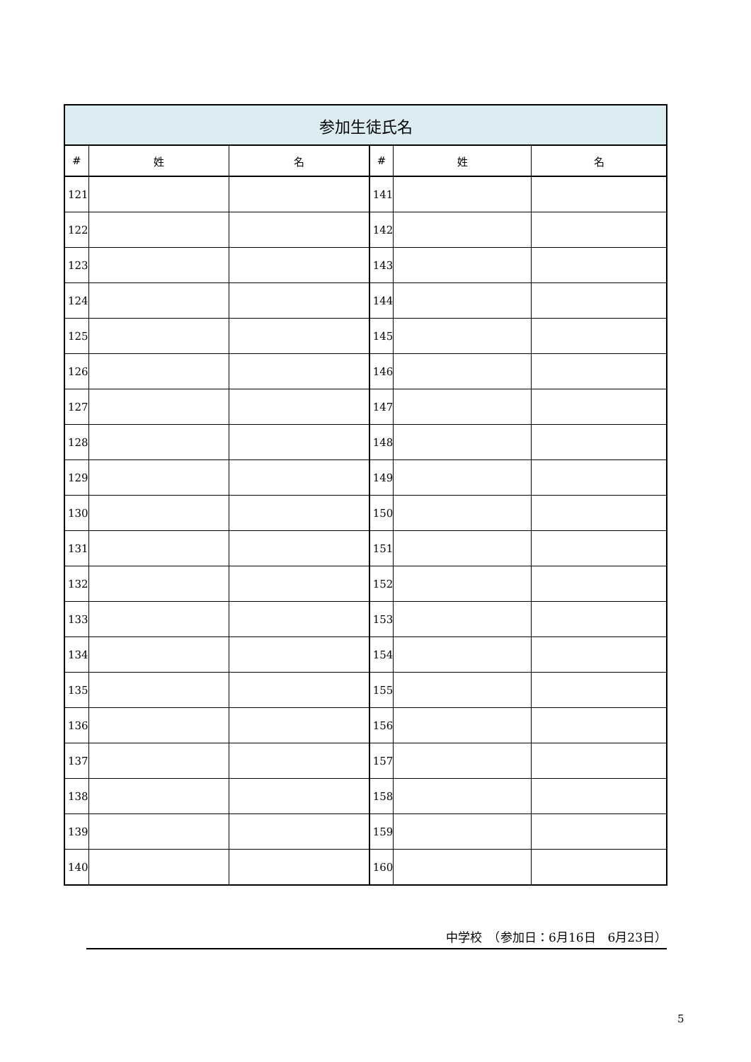| 参加生徒氏名 | | | | | |
| --- | --- | --- | --- | --- | --- |
| # | 姓 | 名 | # | 姓 | 名 |
| 121 | | | 141 | | |
| 122 | | | 142 | | |
| 123 | | | 143 | | |
| 124 | | | 144 | | |
| 125 | | | 145 | | |
| 126 | | | 146 | | |
| 127 | | | 147 | | |
| 128 | | | 148 | | |
| 129 | | | 149 | | |
| 130 | | | 150 | | |
| 131 | | | 151 | | |
| 132 | | | 152 | | |
| 133 | | | 153 | | |
| 134 | | | 154 | | |
| 135 | | | 155 | | |
| 136 | | | 156 | | |
| 137 | | | 157 | | |
| 138 | | | 158 | | |
| 139 | | | 159 | | |
| 140 | | | 160 | | |
中学校　（参加日：6月16日　6月23日）
5